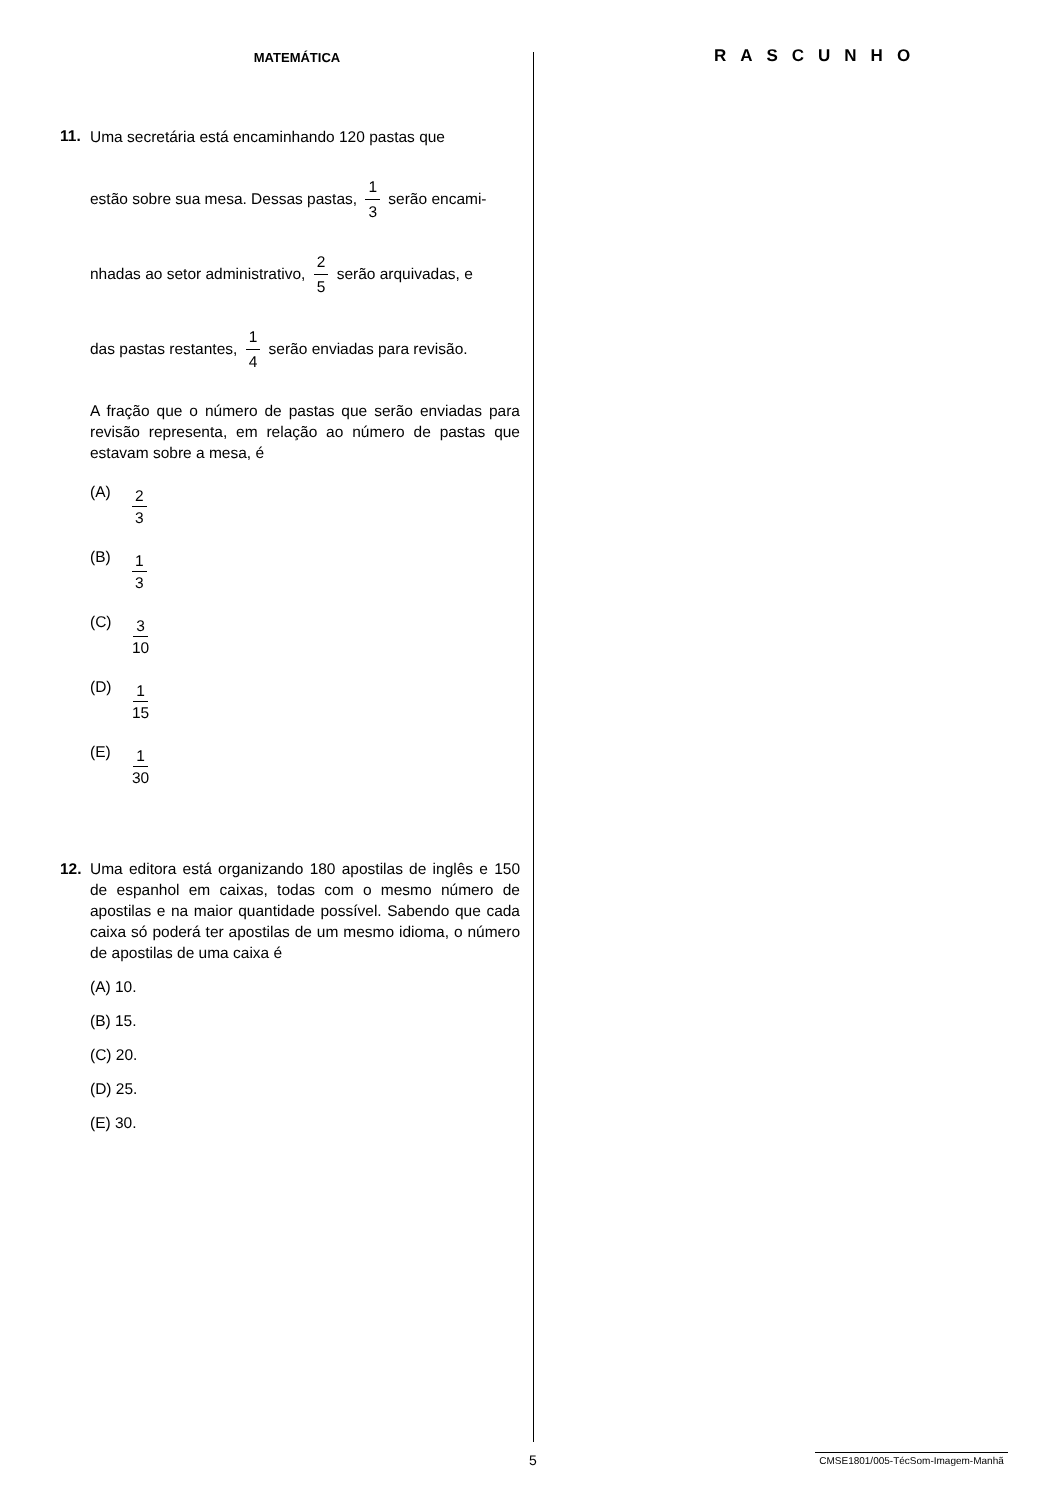MATEMÁTICA
11.
Uma secretária está encaminhando 120 pastas que
estão sobre sua mesa. Dessas pastas, 1 3 serão encami-
nhadas ao setor administrativo, 2 5 serão arquivadas, e
das pastas restantes, 1 4 serão enviadas para revisão.
A fração que o número de pastas que serão enviadas para revisão representa, em relação ao número de pastas que estavam sobre a mesa, é
(A) 2 3
(B) 1 3
(C) 3 10
(D) 1 15
(E) 1 30
12. Uma editora está organizando 180 apostilas de inglês e 150 de espanhol em caixas, todas com o mesmo número de apostilas e na maior quantidade possível. Sabendo que cada caixa só poderá ter apostilas de um mesmo idioma, o número de apostilas de uma caixa é
(A) 10.
(B) 15.
(C) 20.
(D) 25.
(E) 30.
RASCUNHO
5 CMSE1801/005-TécSom-Imagem-Manhã